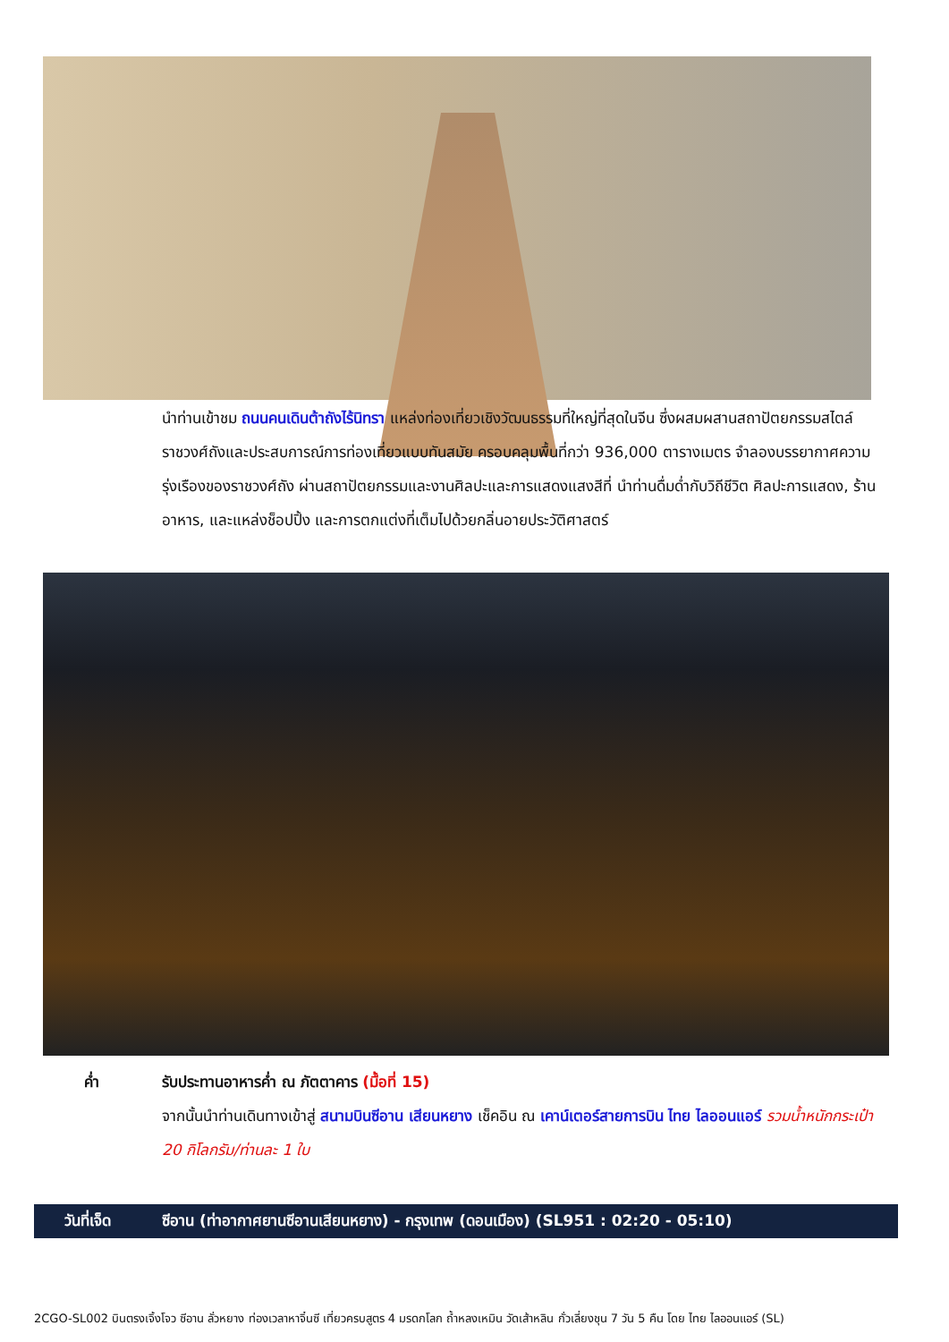นำท่านเข้าชม ถนนคนเดินต้าถังไร้นิทรา แหล่งท่องเที่ยวเชิงวัฒนธรรมที่ใหญ่ที่สุดในจีน ซึ่งผสมผสานสถาปัตยกรรมสไตล์ราชวงศ์ถังและประสบการณ์การท่องเที่ยวแบบทันสมัย ครอบคลุมพื้นที่กว่า 936,000 ตารางเมตร จำลองบรรยากาศความรุ่งเรืองของราชวงศ์ถัง ผ่านสถาปัตยกรรมและงานศิลปะและการแสดงแสงสีที่ นำท่านดื่มด่ำกับวิถีชีวิต ศิลปะการแสดง, ร้านอาหาร, และแหล่งช็อปปิ้ง และการตกแต่งที่เต็มไปด้วยกลิ่นอายประวัติศาสตร์
ค่ำ รับประทานอาหารค่ำ ณ ภัตตาคาร (มื้อที่ 15)
จากนั้นนำท่านเดินทางเข้าสู่ สนามบินซีอาน เสียนหยาง เช็คอิน ณ เคาน์เตอร์สายการบิน ไทย ไลออนแอร์ รวมน้ำหนักกระเป๋า 20 กิโลกรัม/ท่านละ 1 ใบ
วันที่เจ็ด
ซีอาน (ท่าอากาศยานซีอานเสียนหยาง) - กรุงเทพ (ดอนเมือง) (SL951 : 02:20 - 05:10)
2CGO-SL002 บินตรงเจิ้งโจว ซีอาน ลั่วหยาง ท่องเวลาหาจิ๋นซี เที่ยวครบสูตร 4 มรดกโลก ถ้ำหลงเหมิน วัดเส้าหลิน กั่วเลี่ยงชุน 7 วัน 5 คืน โดย ไทย ไลออนแอร์ (SL)